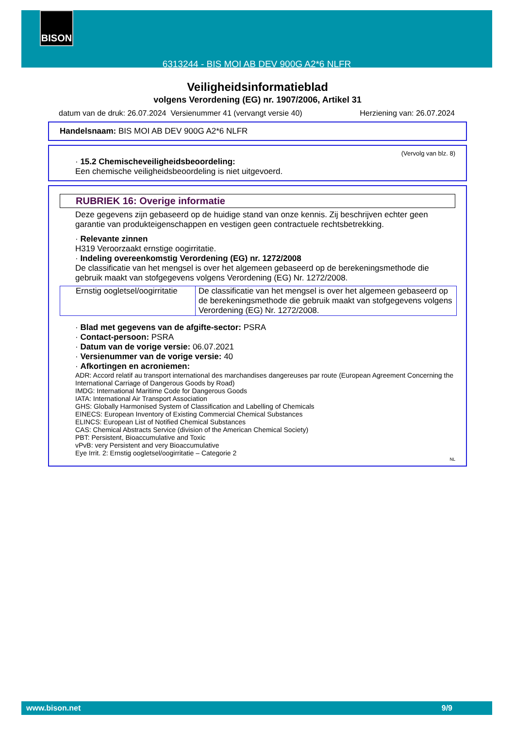6313244 - BIS MOI AB DEV 900G A2*6 NLFR BISON
Veiligheidsinformatieblad
volgens Verordening (EG) nr. 1907/2006, Artikel 31
datum van de druk: 26.07.2024 Versienummer 41 (vervangt versie 40) Herziening van: 26.07.2024
Handelsnaam: BIS MOI AB DEV 900G A2*6 NLFR
(Vervolg van blz. 8)
· 15.2 Chemischeveiligheidsbeoordeling:
Een chemische veiligheidsbeoordeling is niet uitgevoerd.
RUBRIEK 16: Overige informatie
Deze gegevens zijn gebaseerd op de huidige stand van onze kennis. Zij beschrijven echter geen garantie van produkteigenschappen en vestigen geen contractuele rechtsbetrekking.
· Relevante zinnen
H319 Veroorzaakt ernstige oogirritatie.
· Indeling overeenkomstig Verordening (EG) nr. 1272/2008
De classificatie van het mengsel is over het algemeen gebaseerd op de berekeningsmethode die gebruik maakt van stofgegevens volgens Verordening (EG) Nr. 1272/2008.
| Ernstig oogletsel/oogirritatie | De classificatie van het mengsel is over het algemeen gebaseerd op de berekeningsmethode die gebruik maakt van stofgegevens volgens Verordening (EG) Nr. 1272/2008. |
· Blad met gegevens van de afgifte-sector: PSRA
· Contact-persoon: PSRA
· Datum van de vorige versie: 06.07.2021
· Versienummer van de vorige versie: 40
· Afkortingen en acroniemen:
ADR: Accord relatif au transport international des marchandises dangereuses par route (European Agreement Concerning the International Carriage of Dangerous Goods by Road)
IMDG: International Maritime Code for Dangerous Goods
IATA: International Air Transport Association
GHS: Globally Harmonised System of Classification and Labelling of Chemicals
EINECS: European Inventory of Existing Commercial Chemical Substances
ELINCS: European List of Notified Chemical Substances
CAS: Chemical Abstracts Service (division of the American Chemical Society)
PBT: Persistent, Bioaccumulative and Toxic
vPvB: very Persistent and very Bioaccumulative
Eye Irrit. 2: Ernstig oogletsel/oogirritatie – Categorie 2
NL
www.bison.net 9/9